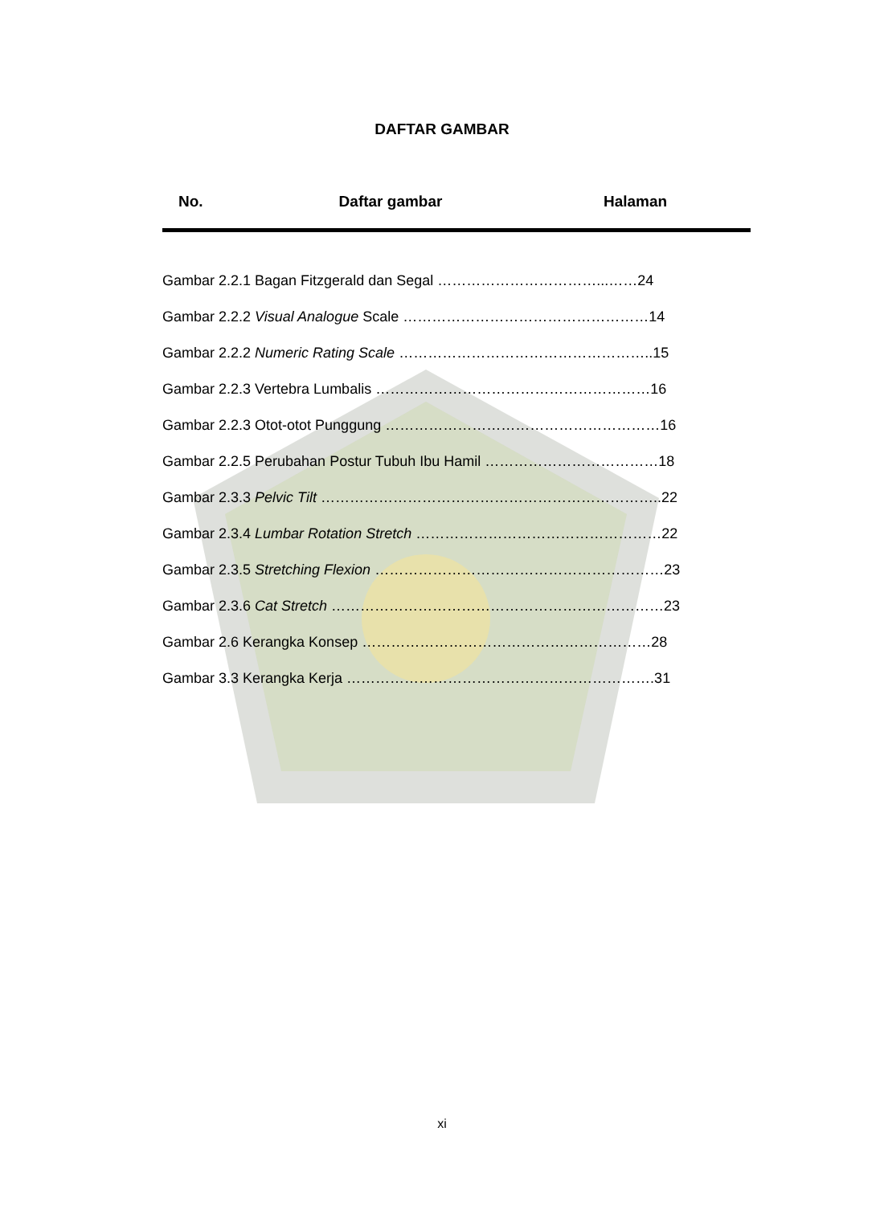DAFTAR GAMBAR
| No. | Daftar gambar | Halaman |
| --- | --- | --- |
Gambar 2.2.1 Bagan Fitzgerald dan Segal ……………………………...……24
Gambar 2.2.2 Visual Analogue Scale ……………………………………………14
Gambar 2.2.2 Numeric Rating Scale ……………………………………………..15
Gambar 2.2.3 Vertebra Lumbalis …………………………………………………16
Gambar 2.2.3 Otot-otot Punggung …………………………………………………16
Gambar 2.2.5 Perubahan Postur Tubuh Ibu Hamil ………………………………18
Gambar 2.3.3 Pelvic Tilt ……………………………………………………………..22
Gambar 2.3.4 Lumbar Rotation Stretch ……………………………………………22
Gambar 2.3.5 Stretching Flexion ……………………………………………………23
Gambar 2.3.6 Cat Stretch ……………………………………………………………23
Gambar 2.6 Kerangka Konsep ……………………………………………………28
Gambar 3.3 Kerangka Kerja ……………………………………………………….31
xi